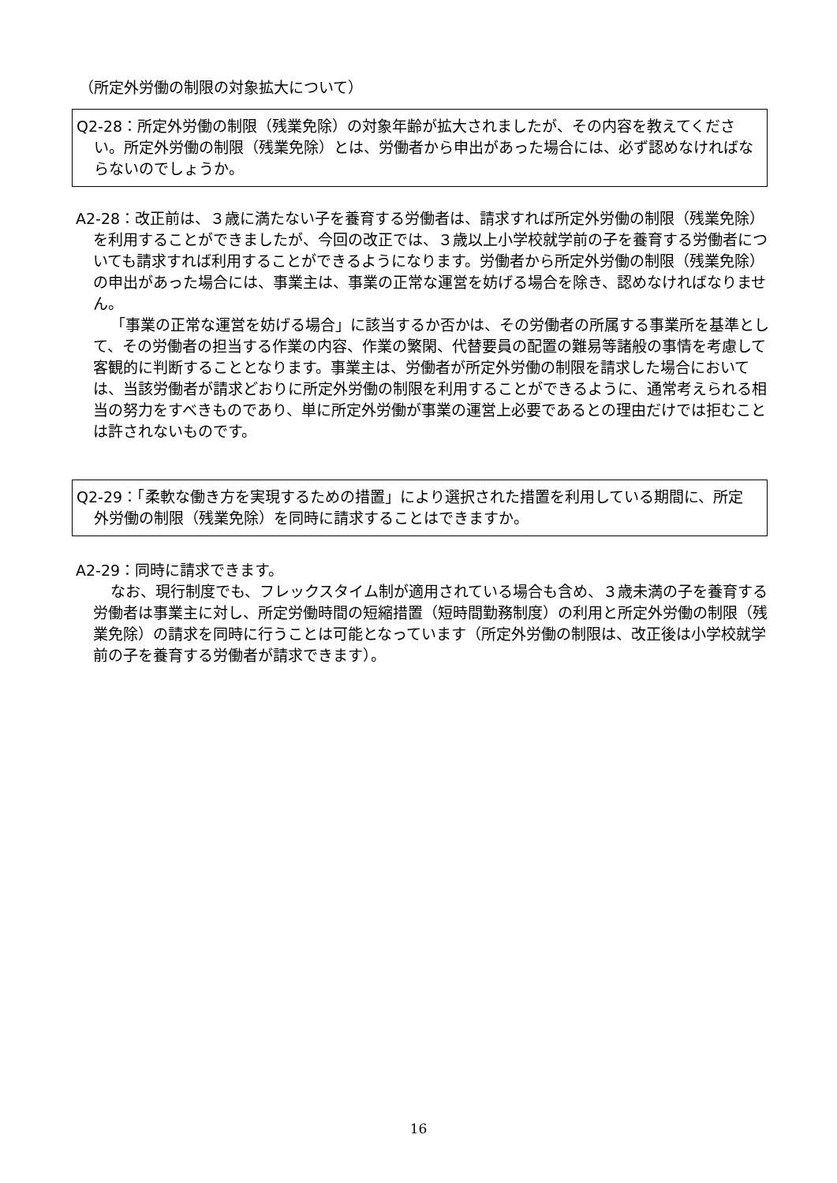（所定外労働の制限の対象拡大について）
Q2-28：所定外労働の制限（残業免除）の対象年齢が拡大されましたが、その内容を教えてください。所定外労働の制限（残業免除）とは、労働者から申出があった場合には、必ず認めなければならないのでしょうか。
A2-28：改正前は、３歳に満たない子を養育する労働者は、請求すれば所定外労働の制限（残業免除）を利用することができましたが、今回の改正では、３歳以上小学校就学前の子を養育する労働者についても請求すれば利用することができるようになります。労働者から所定外労働の制限（残業免除）の申出があった場合には、事業主は、事業の正常な運営を妨げる場合を除き、認めなければなりません。
「事業の正常な運営を妨げる場合」に該当するか否かは、その労働者の所属する事業所を基準として、その労働者の担当する作業の内容、作業の繁閑、代替要員の配置の難易等諸般の事情を考慮して客観的に判断することとなります。事業主は、労働者が所定外労働の制限を請求した場合においては、当該労働者が請求どおりに所定外労働の制限を利用することができるように、通常考えられる相当の努力をすべきものであり、単に所定外労働が事業の運営上必要であるとの理由だけでは拒むことは許されないものです。
Q2-29：「柔軟な働き方を実現するための措置」により選択された措置を利用している期間に、所定外労働の制限（残業免除）を同時に請求することはできますか。
A2-29：同時に請求できます。
なお、現行制度でも、フレックスタイム制が適用されている場合も含め、３歳未満の子を養育する労働者は事業主に対し、所定労働時間の短縮措置（短時間勤務制度）の利用と所定外労働の制限（残業免除）の請求を同時に行うことは可能となっています（所定外労働の制限は、改正後は小学校就学前の子を養育する労働者が請求できます）。
16